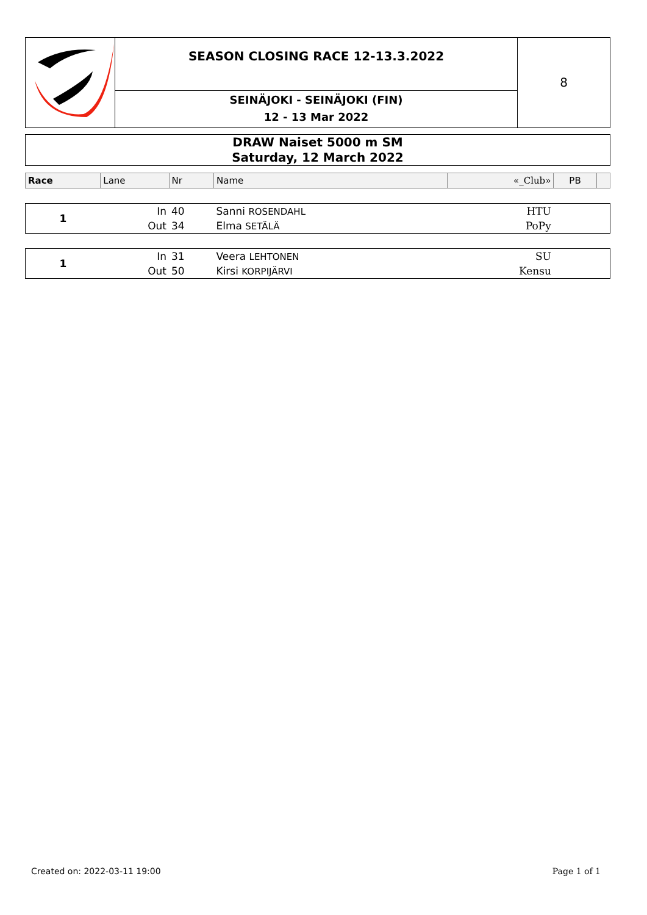SEASON CLOSING RACE 12-13.3.2022
SEINÄJOKI - SEINÄJOKI (FIN)
12 - 13 Mar 2022
8
DRAW Naiset 5000 m SM
Saturday, 12 March 2022
| Race | Lane | Nr | Name | «_Club» | PB | |
| 1 | In | 40 | Sanni ROSENDAHL | HTU | | |
| | Out | 34 | Elma SETÄLÄ | PoPy | | |
| 1 | In | 31 | Veera LEHTONEN | SU | | |
| | Out | 50 | Kirsi KORPIJÄRVI | Kensu | | |
Created on: 2022-03-11 19:00 Page 1 of 1